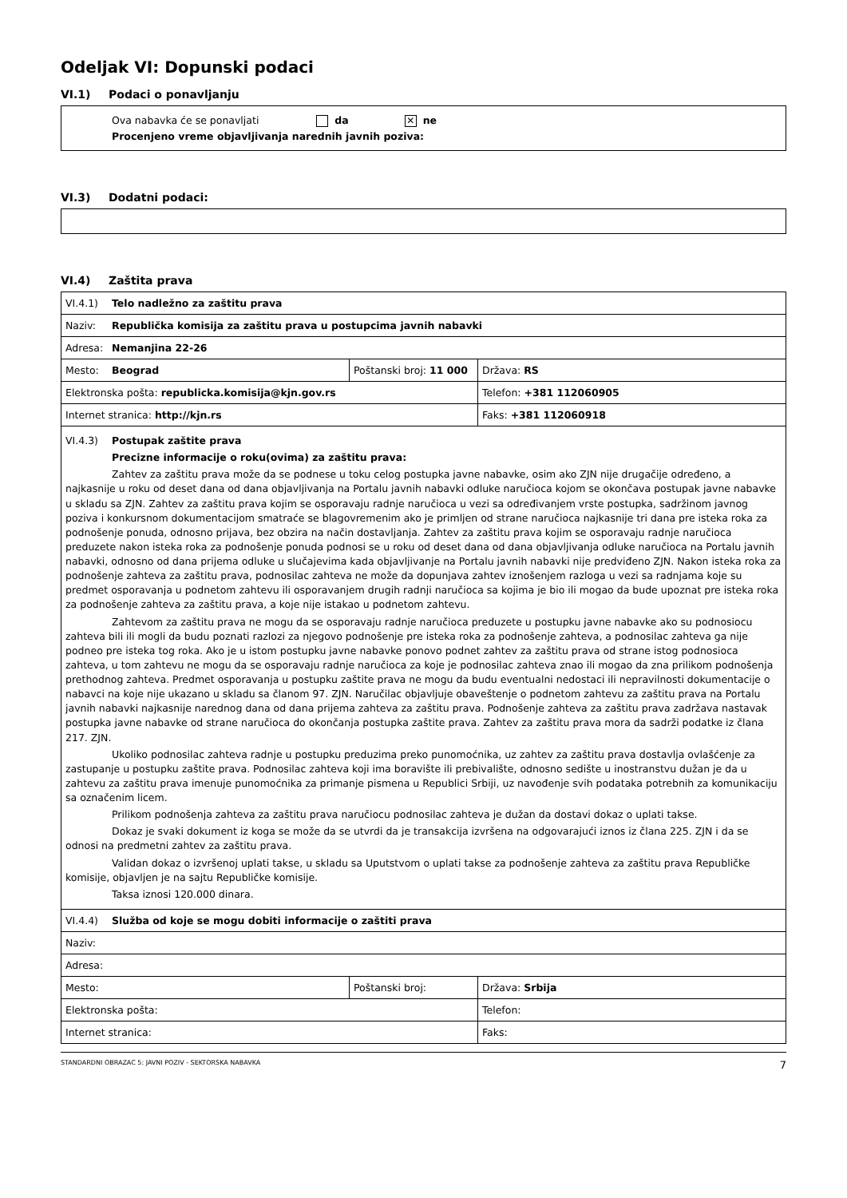Odeljak VI: Dopunski podaci
VI.1) Podaci o ponavljanju
Ova nabavka će se ponavljati da ✕ ne
Procenjeno vreme objavljivanja narednih javnih poziva:
VI.3) Dodatni podaci:
VI.4) Zaštita prava
| VI.4.1) Telo nadležno za zaštitu prava | | |
| Naziv: Republička komisija za zaštitu prava u postupcima javnih nabavki | | |
| Adresa: Nemanjina 22-26 | | |
| Mesto: Beograd | Poštanski broj: 11 000 | Država: RS |
| Elektronska pošta: republicka.komisija@kjn.gov.rs | | Telefon: +381 112060905 |
| Internet stranica: http://kjn.rs | | Faks: +381 112060918 |
| VI.4.3) Postupak zaštite prava Precizne informacije o roku(ovima) za zaštitu prava: Zahtev za zaštitu prava može da se podnese u toku celog postupka javne nabavke, osim ako ZJN nije drugačije određeno, a najkasnije u roku od deset dana od dana objavljivanja na Portalu javnih nabavki odluke naručioca kojom se okončava postupak javne nabavke u skladu sa ZJN. Zahtev za zaštitu prava kojim se osporavaju radnje naručioca u vezi sa određivanjem vrste postupka, sadržinom javnog poziva i konkursnom dokumentacijom smatraće se blagovremenim ako je primljen od strane naručioca najkasnije tri dana pre isteka roka za podnošenje ponuda, odnosno prijava, bez obzira na način dostavljanja. Zahtev za zaštitu prava kojim se osporavaju radnje naručioca preduzete nakon isteka roka za podnošenje ponuda podnosi se u roku od deset dana od dana objavljivanja odluke naručioca na Portalu javnih nabavki, odnosno od dana prijema odluke u slučajevima kada objavljivanje na Portalu javnih nabavki nije predviđeno ZJN. Nakon isteka roka za podnošenje zahteva za zaštitu prava, podnosilac zahteva ne može da dopunjava zahtev iznošenjem razloga u vezi sa radnjama koje su predmet osporavanja u podnetom zahtevu ili osporavanjem drugih radnji naručioca sa kojima je bio ili mogao da bude upoznat pre isteka roka za podnošenje zahteva za zaštitu prava, a koje nije istakao u podnetom zahtevu. Zahtevom za zaštitu prava ne mogu da se osporavaju radnje naručioca preduzete u postupku javne nabavke ako su podnosiocu zahteva bili ili mogli da budu poznati razlozi za njegovo podnošenje pre isteka roka za podnošenje zahteva, a podnosilac zahteva ga nije podneo pre isteka tog roka. Ako je u istom postupku javne nabavke ponovo podnet zahtev za zaštitu prava od strane istog podnosioca zahteva, u tom zahtevu ne mogu da se osporavaju radnje naručioca za koje je podnosilac zahteva znao ili mogao da zna prilikom podnošenja prethodnog zahteva. Predmet osporavanja u postupku zaštite prava ne mogu da budu eventualni nedostaci ili nepravilnosti dokumentacije o nabavci na koje nije ukazano u skladu sa članom 97. ZJN. Naručilac objavljuje obaveštenje o podnetom zahtevu za zaštitu prava na Portalu javnih nabavki najkasnije narednog dana od dana prijema zahteva za zaštitu prava. Podnošenje zahteva za zaštitu prava zadržava nastavak postupka javne nabavke od strane naručioca do okončanja postupka zaštite prava. Zahtev za zaštitu prava mora da sadrži podatke iz člana 217. ZJN. Ukoliko podnosilac zahteva radnje u postupku preduzima preko punomoćnika, uz zahtev za zaštitu prava dostavlja ovlašćenje za zastupanje u postupku zaštite prava. Podnosilac zahteva koji ima boravište ili prebivalište, odnosno sedište u inostranstvu dužan je da u zahtevu za zaštitu prava imenuje punomoćnika za primanje pismena u Republici Srbiji, uz navođenje svih podataka potrebnih za komunikaciju sa označenim licem. Prilikom podnošenja zahteva za zaštitu prava naručiocu podnosilac zahteva je dužan da dostavi dokaz o uplati takse. Dokaz je svaki dokument iz koga se može da se utvrdi da je transakcija izvršena na odgovarajući iznos iz člana 225. ZJN i da se odnosi na predmetni zahtev za zaštitu prava. Validan dokaz o izvršenoj uplati takse, u skladu sa Uputstvom o uplati takse za podnošenje zahteva za zaštitu prava Republičke komisije, objavljen je na sajtu Republičke komisije. Taksa iznosi 120.000 dinara. | | |
| VI.4.4) Služba od koje se mogu dobiti informacije o zaštiti prava | | |
| Naziv: | | |
| Adresa: | | |
| Mesto: | Poštanski broj: | Država: Srbija |
| Elektronska pošta: | | Telefon: |
| Internet stranica: | | Faks: |
STANDARDNI OBRAZAC 5: JAVNI POZIV - SEKTORSKA NABAVKA 7